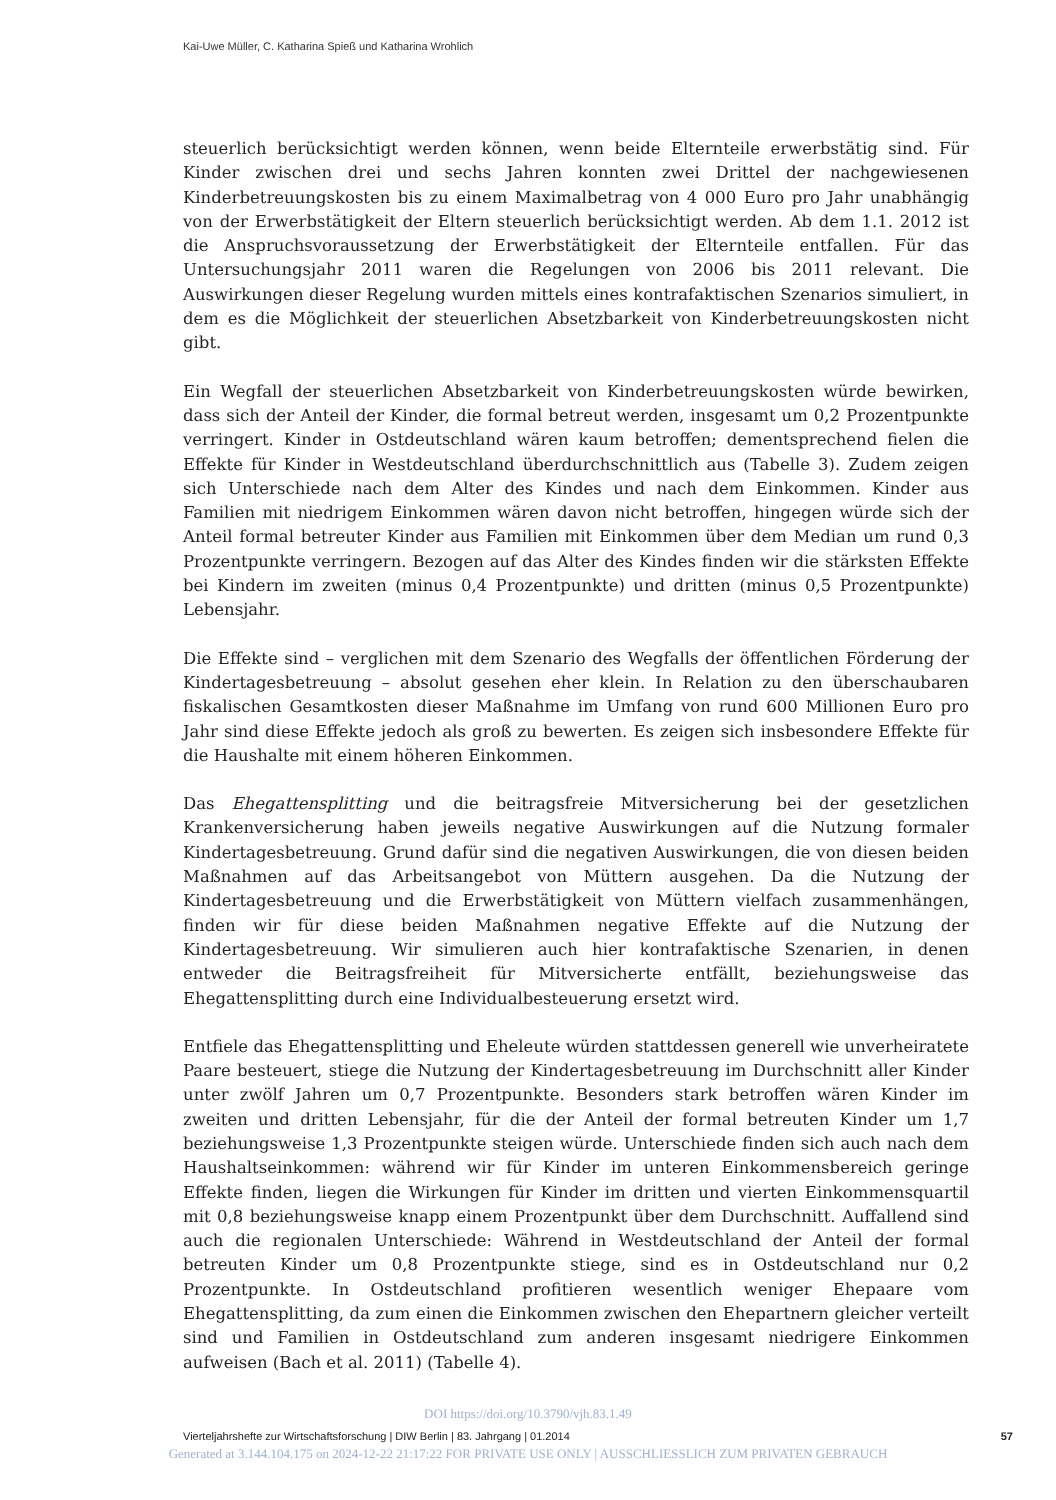Kai-Uwe Müller, C. Katharina Spieß und Katharina Wrohlich
steuerlich berücksichtigt werden können, wenn beide Elternteile erwerbstätig sind. Für Kinder zwischen drei und sechs Jahren konnten zwei Drittel der nachgewiesenen Kinderbetreuungskosten bis zu einem Maximalbetrag von 4 000 Euro pro Jahr unabhängig von der Erwerbstätigkeit der Eltern steuerlich berücksichtigt werden. Ab dem 1.1. 2012 ist die Anspruchsvoraussetzung der Erwerbstätigkeit der Elternteile entfallen. Für das Untersuchungsjahr 2011 waren die Regelungen von 2006 bis 2011 relevant. Die Auswirkungen dieser Regelung wurden mittels eines kontrafaktischen Szenarios simuliert, in dem es die Möglichkeit der steuerlichen Absetzbarkeit von Kinderbetreuungskosten nicht gibt.
Ein Wegfall der steuerlichen Absetzbarkeit von Kinderbetreuungskosten würde bewirken, dass sich der Anteil der Kinder, die formal betreut werden, insgesamt um 0,2 Prozentpunkte verringert. Kinder in Ostdeutschland wären kaum betroffen; dementsprechend fielen die Effekte für Kinder in Westdeutschland überdurchschnittlich aus (Tabelle 3). Zudem zeigen sich Unterschiede nach dem Alter des Kindes und nach dem Einkommen. Kinder aus Familien mit niedrigem Einkommen wären davon nicht betroffen, hingegen würde sich der Anteil formal betreuter Kinder aus Familien mit Einkommen über dem Median um rund 0,3 Prozentpunkte verringern. Bezogen auf das Alter des Kindes finden wir die stärksten Effekte bei Kindern im zweiten (minus 0,4 Prozentpunkte) und dritten (minus 0,5 Prozentpunkte) Lebensjahr.
Die Effekte sind – verglichen mit dem Szenario des Wegfalls der öffentlichen Förderung der Kindertagesbetreuung – absolut gesehen eher klein. In Relation zu den überschaubaren fiskalischen Gesamtkosten dieser Maßnahme im Umfang von rund 600 Millionen Euro pro Jahr sind diese Effekte jedoch als groß zu bewerten. Es zeigen sich insbesondere Effekte für die Haushalte mit einem höheren Einkommen.
Das Ehegattensplitting und die beitragsfreie Mitversicherung bei der gesetzlichen Krankenversicherung haben jeweils negative Auswirkungen auf die Nutzung formaler Kindertagesbetreuung. Grund dafür sind die negativen Auswirkungen, die von diesen beiden Maßnahmen auf das Arbeitsangebot von Müttern ausgehen. Da die Nutzung der Kindertagesbetreuung und die Erwerbstätigkeit von Müttern vielfach zusammenhängen, finden wir für diese beiden Maßnahmen negative Effekte auf die Nutzung der Kindertagesbetreuung. Wir simulieren auch hier kontrafaktische Szenarien, in denen entweder die Beitragsfreiheit für Mitversicherte entfällt, beziehungsweise das Ehegattensplitting durch eine Individualbesteuerung ersetzt wird.
Entfiele das Ehegattensplitting und Eheleute würden stattdessen generell wie unverheiratete Paare besteuert, stiege die Nutzung der Kindertagesbetreuung im Durchschnitt aller Kinder unter zwölf Jahren um 0,7 Prozentpunkte. Besonders stark betroffen wären Kinder im zweiten und dritten Lebensjahr, für die der Anteil der formal betreuten Kinder um 1,7 beziehungsweise 1,3 Prozentpunkte steigen würde. Unterschiede finden sich auch nach dem Haushaltseinkommen: während wir für Kinder im unteren Einkommensbereich geringe Effekte finden, liegen die Wirkungen für Kinder im dritten und vierten Einkommensquartil mit 0,8 beziehungsweise knapp einem Prozentpunkt über dem Durchschnitt. Auffallend sind auch die regionalen Unterschiede: Während in Westdeutschland der Anteil der formal betreuten Kinder um 0,8 Prozentpunkte stiege, sind es in Ostdeutschland nur 0,2 Prozentpunkte. In Ostdeutschland profitieren wesentlich weniger Ehepaare vom Ehegattensplitting, da zum einen die Einkommen zwischen den Ehepartnern gleicher verteilt sind und Familien in Ostdeutschland zum anderen insgesamt niedrigere Einkommen aufweisen (Bach et al. 2011) (Tabelle 4).
DOI https://doi.org/10.3790/vjh.83.1.49
Vierteljahrshefte zur Wirtschaftsforschung | DIW Berlin | 83. Jahrgang | 01.2014 57
Generated at 3.144.104.175 on 2024-12-22 21:17:22 FOR PRIVATE USE ONLY | AUSSCHLIESSLICH ZUM PRIVATEN GEBRAUCH